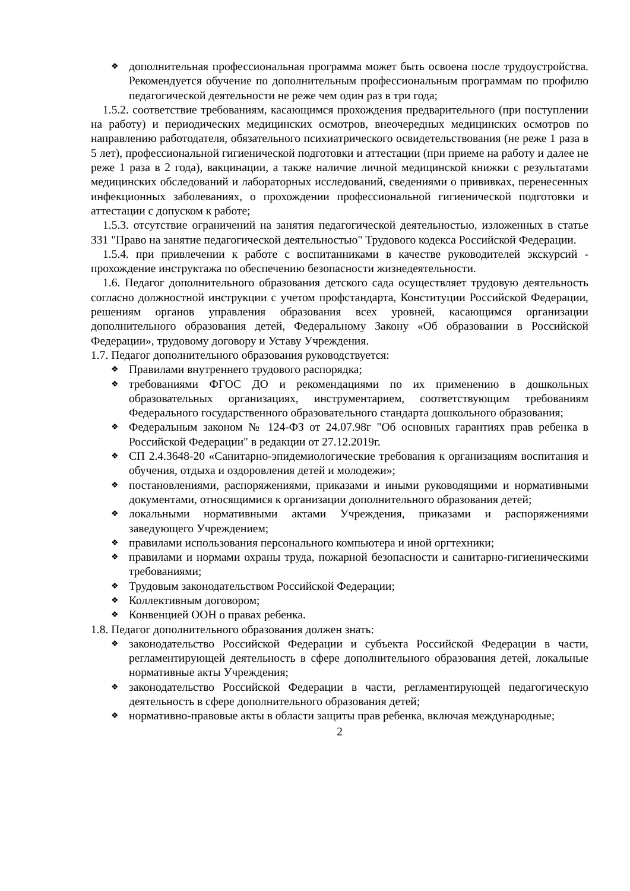❖ дополнительная профессиональная программа может быть освоена после трудоустройства. Рекомендуется обучение по дополнительным профессиональным программам по профилю педагогической деятельности не реже чем один раз в три года;
1.5.2. соответствие требованиям, касающимся прохождения предварительного (при поступлении на работу) и периодических медицинских осмотров, внеочередных медицинских осмотров по направлению работодателя, обязательного психиатрического освидетельствования (не реже 1 раза в 5 лет), профессиональной гигиенической подготовки и аттестации (при приеме на работу и далее не реже 1 раза в 2 года), вакцинации, а также наличие личной медицинской книжки с результатами медицинских обследований и лабораторных исследований, сведениями о прививках, перенесенных инфекционных заболеваниях, о прохождении профессиональной гигиенической подготовки и аттестации с допуском к работе;
1.5.3. отсутствие ограничений на занятия педагогической деятельностью, изложенных в статье 331 "Право на занятие педагогической деятельностью" Трудового кодекса Российской Федерации.
1.5.4. при привлечении к работе с воспитанниками в качестве руководителей экскурсий - прохождение инструктажа по обеспечению безопасности жизнедеятельности.
1.6. Педагог дополнительного образования детского сада осуществляет трудовую деятельность согласно должностной инструкции с учетом профстандарта, Конституции Российской Федерации, решениям органов управления образования всех уровней, касающимся организации дополнительного образования детей, Федеральному Закону «Об образовании в Российской Федерации», трудовому договору и Уставу Учреждения.
1.7. Педагог дополнительного образования руководствуется:
❖ Правилами внутреннего трудового распорядка;
❖ требованиями ФГОС ДО и рекомендациями по их применению в дошкольных образовательных организациях, инструментарием, соответствующим требованиям Федерального государственного образовательного стандарта дошкольного образования;
❖ Федеральным законом № 124-ФЗ от 24.07.98г "Об основных гарантиях прав ребенка в Российской Федерации" в редакции от 27.12.2019г.
❖ СП 2.4.3648-20 «Санитарно-эпидемиологические требования к организациям воспитания и обучения, отдыха и оздоровления детей и молодежи»;
❖ постановлениями, распоряжениями, приказами и иными руководящими и нормативными документами, относящимися к организации дополнительного образования детей;
❖ локальными нормативными актами Учреждения, приказами и распоряжениями заведующего Учреждением;
❖ правилами использования персонального компьютера и иной оргтехники;
❖ правилами и нормами охраны труда, пожарной безопасности и санитарно-гигиеническими требованиями;
❖ Трудовым законодательством Российской Федерации;
❖ Коллективным договором;
❖ Конвенцией ООН о правах ребенка.
1.8. Педагог дополнительного образования должен знать:
❖ законодательство Российской Федерации и субъекта Российской Федерации в части, регламентирующей деятельность в сфере дополнительного образования детей, локальные нормативные акты Учреждения;
❖ законодательство Российской Федерации в части, регламентирующей педагогическую деятельность в сфере дополнительного образования детей;
❖ нормативно-правовые акты в области защиты прав ребенка, включая международные;
2